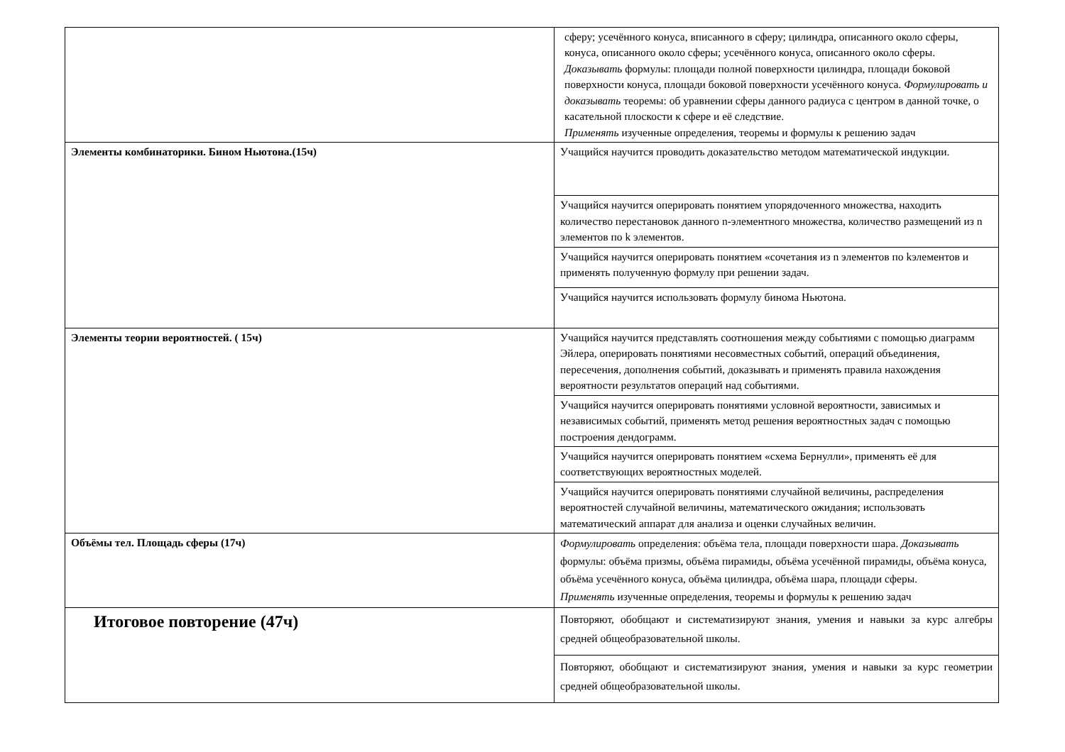| | сферу; усечённого конуса, вписанного в сферу; цилиндра, описанного около сферы, конуса, описанного около сферы; усечённого конуса, описанного около сферы. Доказывать формулы: площади полной поверхности цилиндра, площади боковой поверхности конуса, площади боковой поверхности усечённого конуса. Формулировать и доказывать теоремы: об уравнении сферы данного радиуса с центром в данной точке, о касательной плоскости к сфере и её следствие. Применять изученные определения, теоремы и формулы к решению задач |
| Элементы комбинаторики. Бином Ньютона.(15ч) | Учащийся научится проводить доказательство методом математической индукции. |
| | Учащийся научится оперировать понятием упорядоченного множества, находить количество перестановок данного n-элементного множества, количество размещений из n элементов по k элементов. |
| | Учащийся научится оперировать понятием «сочетания из n элементов по kэлементов и применять полученную формулу при решении задач. |
| | Учащийся научится использовать формулу бинома Ньютона. |
| Элементы теории вероятностей. ( 15ч) | Учащийся научится представлять соотношения между событиями с помощью диаграмм Эйлера, оперировать понятиями несовместных событий, операций объединения, пересечения, дополнения событий, доказывать и применять правила нахождения вероятности результатов операций над событиями. |
| | Учащийся научится оперировать понятиями условной вероятности, зависимых и независимых событий, применять метод решения вероятностных задач с помощью построения дендограмм. |
| | Учащийся научится оперировать понятием «схема Бернулли», применять её для соответствующих вероятностных моделей. |
| | Учащийся научится оперировать понятиями случайной величины, распределения вероятностей случайной величины, математического ожидания; использовать математический аппарат для анализа и оценки случайных величин. |
| Объёмы тел. Площадь сферы (17ч) | Формулировать определения: объёма тела, площади поверхности шара. Доказывать формулы: объёма призмы, объёма пирамиды, объёма усечённой пирамиды, объёма конуса, объёма усечённого конуса, объёма цилиндра, объёма шара, площади сферы. Применять изученные определения, теоремы и формулы к решению задач |
| Итоговое повторение (47ч) | Повторяют, обобщают и систематизируют знания, умения и навыки за курс алгебры средней общеобразовательной школы. |
| | Повторяют, обобщают и систематизируют знания, умения и навыки за курс геометрии средней общеобразовательной школы. |